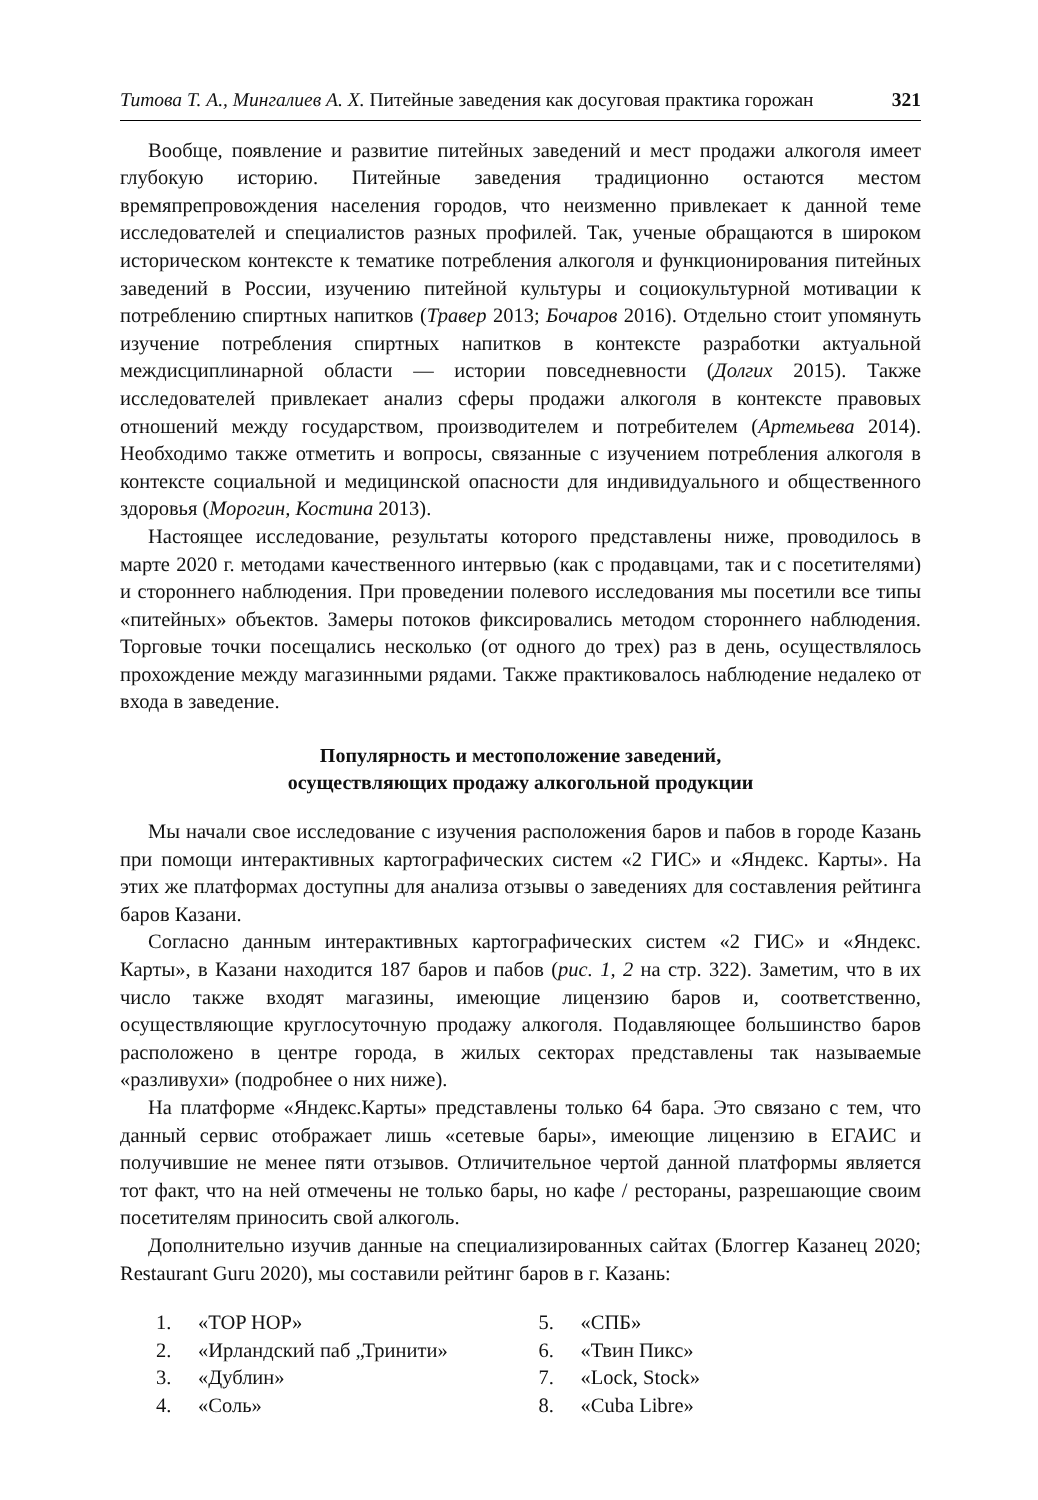Титова Т. А., Мингалиев А. Х. Питейные заведения как досуговая практика горожан 321
Вообще, появление и развитие питейных заведений и мест продажи алкоголя имеет глубокую историю. Питейные заведения традиционно остаются местом времяпрепровождения населения городов, что неизменно привлекает к данной теме исследователей и специалистов разных профилей. Так, ученые обращаются в широком историческом контексте к тематике потребления алкоголя и функционирования питейных заведений в России, изучению питейной культуры и социокультурной мотивации к потреблению спиртных напитков (Травер 2013; Бочаров 2016). Отдельно стоит упомянуть изучение потребления спиртных напитков в контексте разработки актуальной междисциплинарной области — истории повседневности (Долгих 2015). Также исследователей привлекает анализ сферы продажи алкоголя в контексте правовых отношений между государством, производителем и потребителем (Артемьева 2014). Необходимо также отметить и вопросы, связанные с изучением потребления алкоголя в контексте социальной и медицинской опасности для индивидуального и общественного здоровья (Морогин, Костина 2013).
Настоящее исследование, результаты которого представлены ниже, проводилось в марте 2020 г. методами качественного интервью (как с продавцами, так и с посетителями) и стороннего наблюдения. При проведении полевого исследования мы посетили все типы «питейных» объектов. Замеры потоков фиксировались методом стороннего наблюдения. Торговые точки посещались несколько (от одного до трех) раз в день, осуществлялось прохождение между магазинными рядами. Также практиковалось наблюдение недалеко от входа в заведение.
Популярность и местоположение заведений,
осуществляющих продажу алкогольной продукции
Мы начали свое исследование с изучения расположения баров и пабов в городе Казань при помощи интерактивных картографических систем «2 ГИС» и «Яндекс. Карты». На этих же платформах доступны для анализа отзывы о заведениях для составления рейтинга баров Казани.
Согласно данным интерактивных картографических систем «2 ГИС» и «Яндекс. Карты», в Казани находится 187 баров и пабов (рис. 1, 2 на стр. 322). Заметим, что в их число также входят магазины, имеющие лицензию баров и, соответственно, осуществляющие круглосуточную продажу алкоголя. Подавляющее большинство баров расположено в центре города, в жилых секторах представлены так называемые «разливухи» (подробнее о них ниже).
На платформе «Яндекс.Карты» представлены только 64 бара. Это связано с тем, что данный сервис отображает лишь «сетевые бары», имеющие лицензию в ЕГАИС и получившие не менее пяти отзывов. Отличительное чертой данной платформы является тот факт, что на ней отмечены не только бары, но кафе / рестораны, разрешающие своим посетителям приносить свой алкоголь.
Дополнительно изучив данные на специализированных сайтах (Блоггер Казанец 2020; Restaurant Guru 2020), мы составили рейтинг баров в г. Казань:
1. «TOP HOP»
2. «Ирландский паб „Тринити»
3. «Дублин»
4. «Соль»
5. «СПБ»
6. «Твин Пикс»
7. «Lock, Stock»
8. «Cuba Libre»